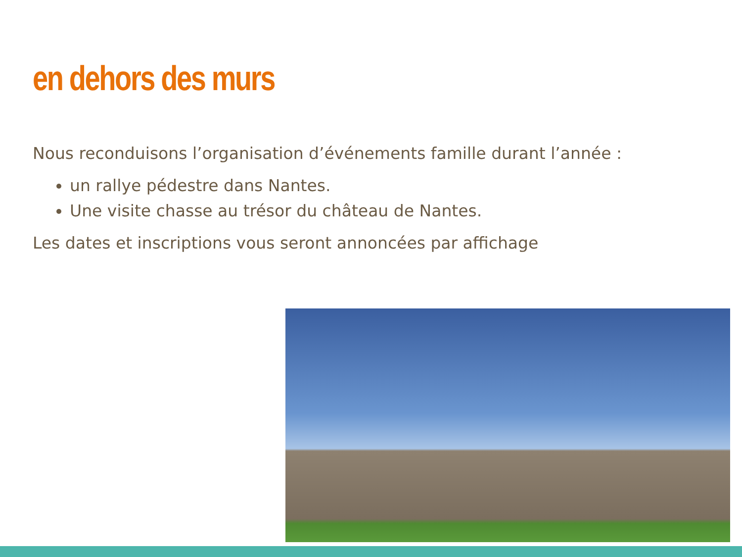en dehors des murs
Nous reconduisons l’organisation d’événements famille durant l’année :
un rallye pédestre dans Nantes.
Une visite chasse au trésor du château de Nantes.
Les dates et inscriptions vous seront annoncées par affichage